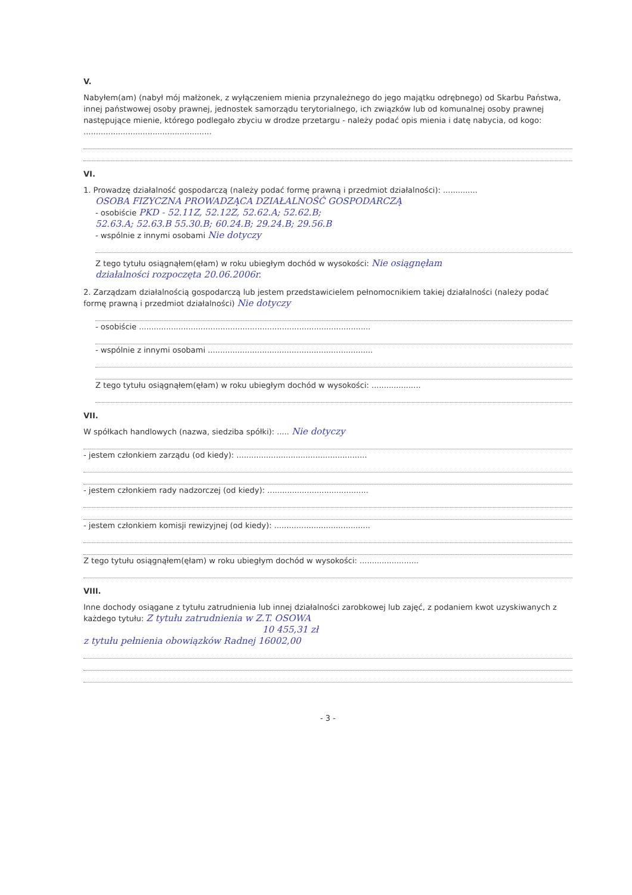V.
Nabyłem(am) (nabył mój małżonek, z wyłączeniem mienia przynależnego do jego majątku odrębnego) od Skarbu Państwa, innej państwowej osoby prawnej, jednostek samorządu terytorialnego, ich związków lub od komunalnej osoby prawnej następujące mienie, którego podlegało zbyciu w drodze przetargu - należy podać opis mienia i datę nabycia, od kogo: ....................................................
VI.
1. Prowadzę działalność gospodarczą (należy podać formę prawną i przedmiot działalności): ..............
OSOBA FIZYCZNA PROWADZĄCA DZIAŁALNOŚĆ GOSPODARCZĄ
- osobiście PKD - 52.11Z, 52.12Z, 52.62.A; 52.62.B;
52.63.A; 52.63.B 55.30.B; 60.24.B; 29.24.B; 29.56.B
- wspólnie z innymi osobami Nie dotyczy
Z tego tytułu osiągnąłem(ęłam) w roku ubiegłym dochód w wysokości: Nie osiągnęłam
działalności rozpoczęta 20.06.2006r.
2. Zarządzam działalnością gospodarczą lub jestem przedstawicielem pełnomocnikiem takiej działalności (należy podać formę prawną i przedmiot działalności) Nie dotyczy
- osobiście ..............................................................................................
- wspólnie z innymi osobami ...................................................................
Z tego tytułu osiągnąłem(ęłam) w roku ubiegłym dochód w wysokości: ....................
VII.
W spółkach handlowych (nazwa, siedziba spółki): ..... Nie dotyczy
- jestem członkiem zarządu (od kiedy): .....................................................
- jestem członkiem rady nadzorczej (od kiedy): .........................................
- jestem członkiem komisji rewizyjnej (od kiedy): .......................................
Z tego tytułu osiągnąłem(ęłam) w roku ubiegłym dochód w wysokości: ........................
VIII.
Inne dochody osiągane z tytułu zatrudnienia lub innej działalności zarobkowej lub zajęć, z podaniem kwot uzyskiwanych z każdego tytułu: Z tytułu zatrudnienia w Z.T. OSOWA
10 455,31 zł
z tytułu pełnienia obowiązków Radnej 16002,00
- 3 -